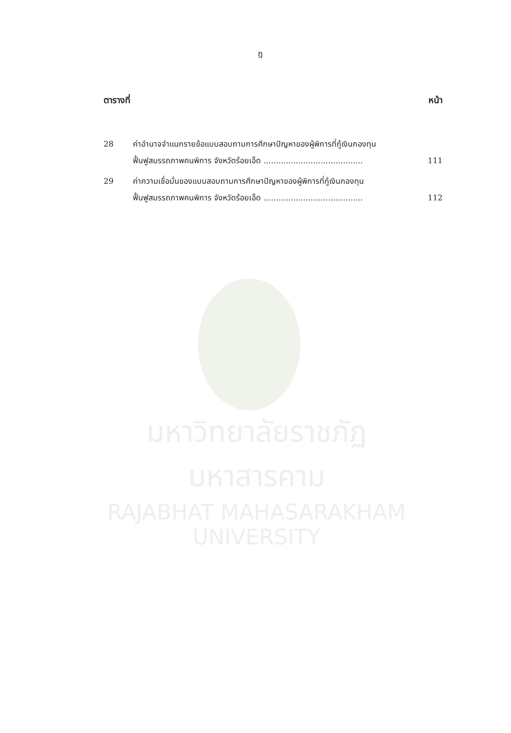ฎ
ตารางที่ หน้า
| 28 | ค่าอำนาจจำแนกรายข้อแบบสอบถามการศึกษาปัญหาของผู้พิการที่กู้เงินกองทุน ฟื้นฟูสมรรถภาพคนพิการ จังหวัดร้อยเอ็ด ........................................ | 111 |
| 29 | ค่าความเชื่อมั่นของแบบสอบถามการศึกษาปัญหาของผู้พิการที่กู้เงินกองทุน ฟื้นฟูสมรรถภาพคนพิการ จังหวัดร้อยเอ็ด ........................................ | 112 |
มหาวิทยาลัยราชภัฏมหาสารคาม
RAJABHAT MAHASARAKHAM UNIVERSITY